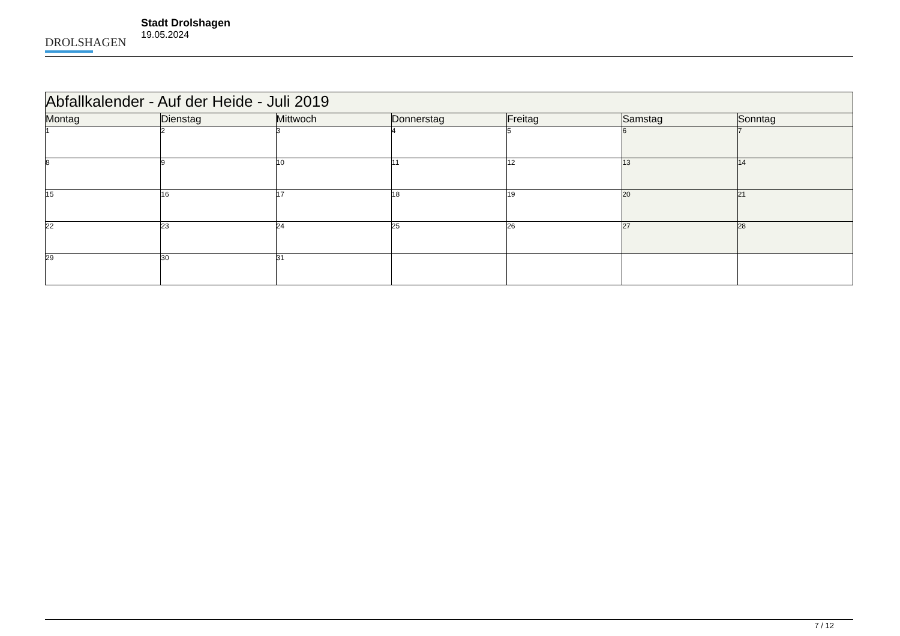DROLSHAGEN
Stadt Drolshagen
19.05.2024
| Abfallkalender - Auf der Heide - Juli 2019 | | | | | | |
| --- | --- | --- | --- | --- | --- | --- |
| Montag | Dienstag | Mittwoch | Donnerstag | Freitag | Samstag | Sonntag |
| 1 | 2 | 3 | 4 | 5 | 6 | 7 |
| 8 | 9 | 10 | 11 | 12 | 13 | 14 |
| 15 | 16 | 17 | 18 | 19 | 20 | 21 |
| 22 | 23 | 24 | 25 | 26 | 27 | 28 |
| 29 | 30 | 31 | | | | |
7 / 12